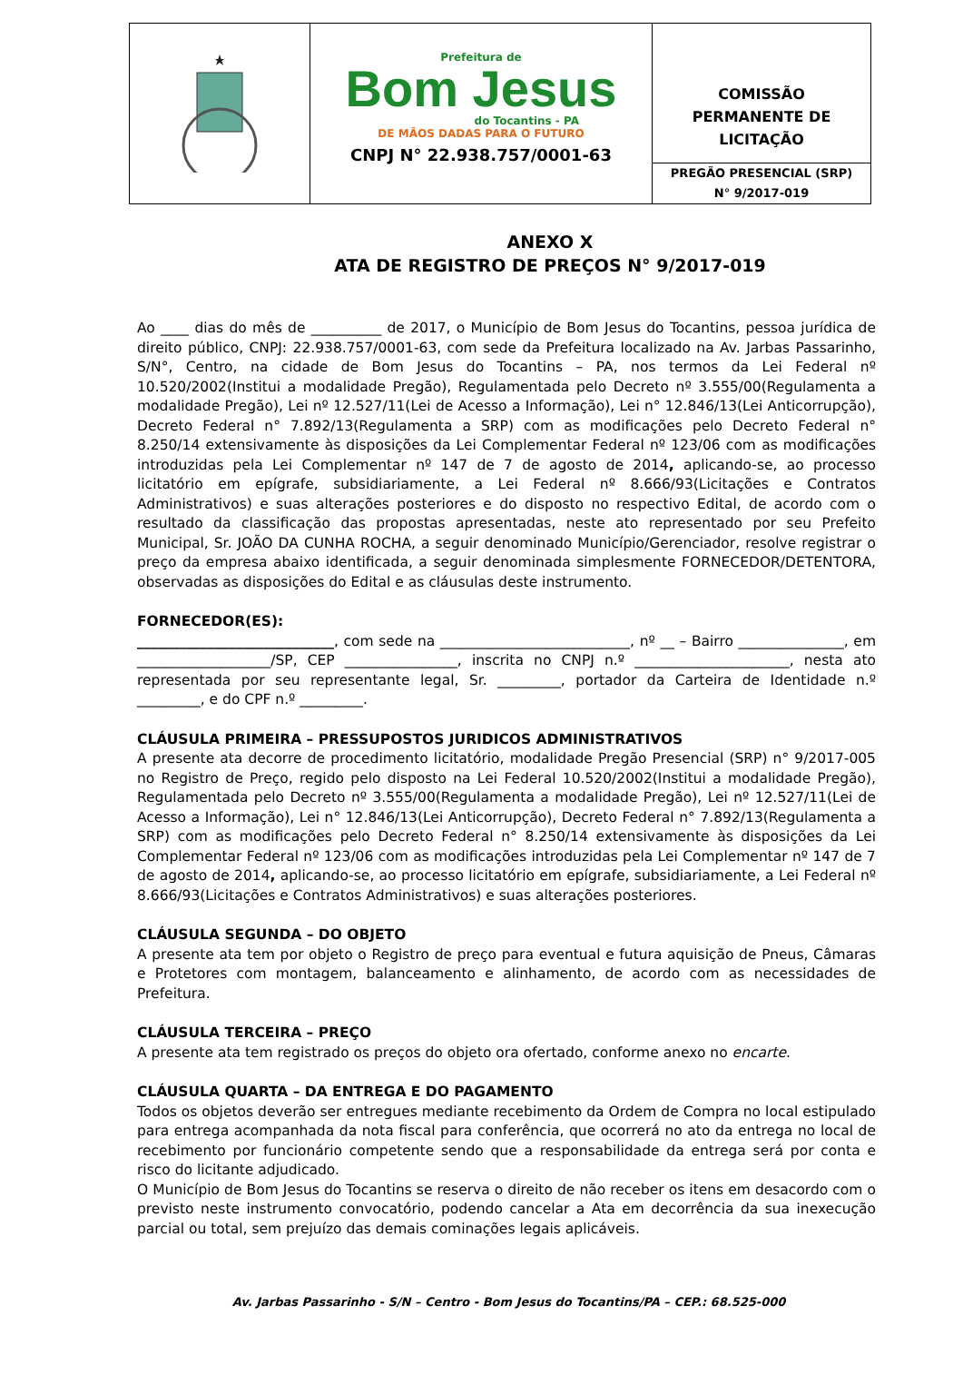Prefeitura de
Bom Jesus
do Tocantins - PA
DE MÃOS DADAS PARA O FUTURO
CNPJ N° 22.938.757/0001-63
COMISSÃO
PERMANENTE DE
LICITAÇÃO
PREGÃO PRESENCIAL (SRP)
N° 9/2017-019
ANEXO X
ATA DE REGISTRO DE PREÇOS N° 9/2017-019
Ao ____ dias do mês de __________ de 2017, o Município de Bom Jesus do Tocantins, pessoa jurídica de direito público, CNPJ: 22.938.757/0001-63, com sede da Prefeitura localizado na Av. Jarbas Passarinho, S/N°, Centro, na cidade de Bom Jesus do Tocantins – PA, nos termos da Lei Federal nº 10.520/2002(Institui a modalidade Pregão), Regulamentada pelo Decreto nº 3.555/00(Regulamenta a modalidade Pregão), Lei nº 12.527/11(Lei de Acesso a Informação), Lei n° 12.846/13(Lei Anticorrupção), Decreto Federal n° 7.892/13(Regulamenta a SRP) com as modificações pelo Decreto Federal n° 8.250/14 extensivamente às disposições da Lei Complementar Federal nº 123/06 com as modificações introduzidas pela Lei Complementar nº 147 de 7 de agosto de 2014, aplicando-se, ao processo licitatório em epígrafe, subsidiariamente, a Lei Federal nº 8.666/93(Licitações e Contratos Administrativos) e suas alterações posteriores e do disposto no respectivo Edital, de acordo com o resultado da classificação das propostas apresentadas, neste ato representado por seu Prefeito Municipal, Sr. JOÃO DA CUNHA ROCHA, a seguir denominado Município/Gerenciador, resolve registrar o preço da empresa abaixo identificada, a seguir denominada simplesmente FORNECEDOR/DETENTORA, observadas as disposições do Edital e as cláusulas deste instrumento.
FORNECEDOR(ES):
____________________________, com sede na ___________________________, nº __ – Bairro _______________, em ___________________/SP, CEP ________________, inscrita no CNPJ n.º ______________________, nesta ato representada por seu representante legal, Sr. _________, portador da Carteira de Identidade n.º _________, e do CPF n.º _________.
CLÁUSULA PRIMEIRA – PRESSUPOSTOS JURIDICOS ADMINISTRATIVOS
A presente ata decorre de procedimento licitatório, modalidade Pregão Presencial (SRP) n° 9/2017-005 no Registro de Preço, regido pelo disposto na Lei Federal 10.520/2002(Institui a modalidade Pregão), Regulamentada pelo Decreto nº 3.555/00(Regulamenta a modalidade Pregão), Lei nº 12.527/11(Lei de Acesso a Informação), Lei n° 12.846/13(Lei Anticorrupção), Decreto Federal n° 7.892/13(Regulamenta a SRP) com as modificações pelo Decreto Federal n° 8.250/14 extensivamente às disposições da Lei Complementar Federal nº 123/06 com as modificações introduzidas pela Lei Complementar nº 147 de 7 de agosto de 2014, aplicando-se, ao processo licitatório em epígrafe, subsidiariamente, a Lei Federal nº 8.666/93(Licitações e Contratos Administrativos) e suas alterações posteriores.
CLÁUSULA SEGUNDA – DO OBJETO
A presente ata tem por objeto o Registro de preço para eventual e futura aquisição de Pneus, Câmaras e Protetores com montagem, balanceamento e alinhamento, de acordo com as necessidades de Prefeitura.
CLÁUSULA TERCEIRA – PREÇO
A presente ata tem registrado os preços do objeto ora ofertado, conforme anexo no encarte.
CLÁUSULA QUARTA – DA ENTREGA E DO PAGAMENTO
Todos os objetos deverão ser entregues mediante recebimento da Ordem de Compra no local estipulado para entrega acompanhada da nota fiscal para conferência, que ocorrerá no ato da entrega no local de recebimento por funcionário competente sendo que a responsabilidade da entrega será por conta e risco do licitante adjudicado.
O Município de Bom Jesus do Tocantins se reserva o direito de não receber os itens em desacordo com o previsto neste instrumento convocatório, podendo cancelar a Ata em decorrência da sua inexecução parcial ou total, sem prejuízo das demais cominações legais aplicáveis.
Av. Jarbas Passarinho - S/N – Centro - Bom Jesus do Tocantins/PA – CEP.: 68.525-000